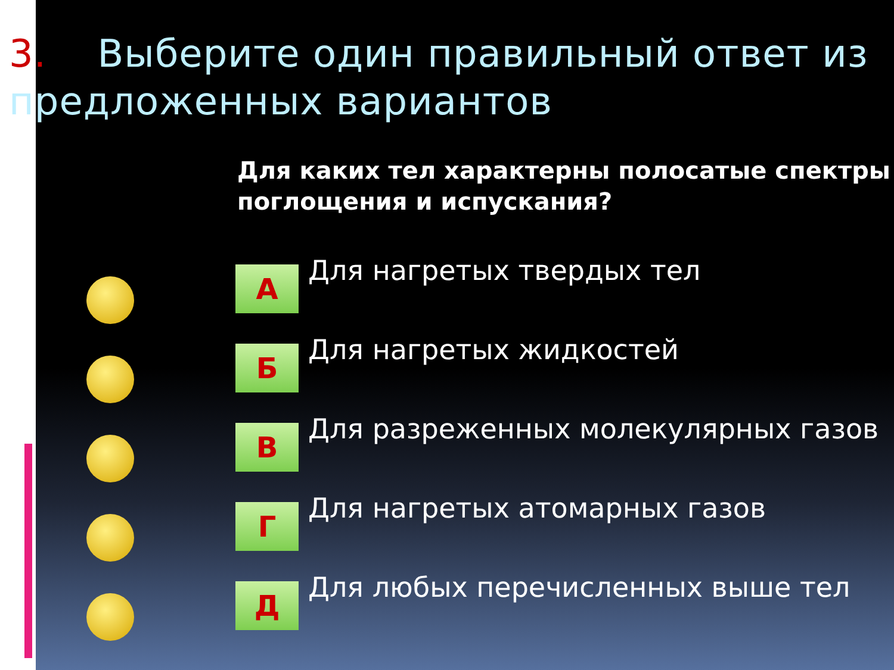3. Выберите один правильный ответ из предложенных вариантов
Для каких тел характерны полосатые спектры поглощения и испускания?
А
Для нагретых твердых тел
Б
Для нагретых жидкостей
В
Для разреженных молекулярных газов
Г
Для нагретых атомарных газов
Д
Для любых перечисленных выше тел